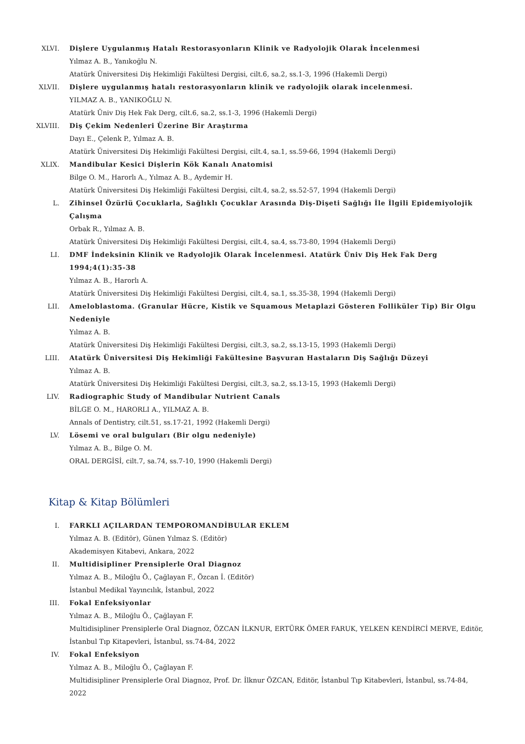XLVI. Dişlere Uygulanmış Hatalı Restorasyonların Klinik ve Radyolojik Olarak İncelenmesi
Yılmaz A. B., Yanıkoğlu N.
Atatürk Üniversitesi Diş Hekimliği Fakültesi Dergisi, cilt.6, sa.2, ss.1-3, 1996 (Hakemli Dergi)
XLVII. Dişlere uygulanmış hatalı restorasyonların klinik ve radyolojik olarak incelenmesi.
YILMAZ A. B., YANIKOĞLU N.
Atatürk Üniv Diş Hek Fak Derg, cilt.6, sa.2, ss.1-3, 1996 (Hakemli Dergi)
XLVIII. Diş Çekim Nedenleri Üzerine Bir Araştırma
Dayı E., Çelenk P., Yılmaz A. B.
Atatürk Üniversitesi Diş Hekimliği Fakültesi Dergisi, cilt.4, sa.1, ss.59-66, 1994 (Hakemli Dergi)
XLIX. Mandibular Kesici Dişlerin Kök Kanalı Anatomisi
Bilge O. M., Harorlı A., Yılmaz A. B., Aydemir H.
Atatürk Üniversitesi Diş Hekimliği Fakültesi Dergisi, cilt.4, sa.2, ss.52-57, 1994 (Hakemli Dergi)
L. Zihinsel Özürlü Çocuklarla, Sağlıklı Çocuklar Arasında Diş-Dişeti Sağlığı İle İlgili Epidemiyolojik Çalışma
Orbak R., Yılmaz A. B.
Atatürk Üniversitesi Diş Hekimliği Fakültesi Dergisi, cilt.4, sa.4, ss.73-80, 1994 (Hakemli Dergi)
LI. DMF İndeksinin Klinik ve Radyolojik Olarak İncelenmesi. Atatürk Üniv Diş Hek Fak Derg 1994;4(1):35-38
Yılmaz A. B., Harorlı A.
Atatürk Üniversitesi Diş Hekimliği Fakültesi Dergisi, cilt.4, sa.1, ss.35-38, 1994 (Hakemli Dergi)
LII. Ameloblastoma. (Granular Hücre, Kistik ve Squamous Metaplazi Gösteren Folliküler Tip) Bir Olgu Nedeniyle
Yılmaz A. B.
Atatürk Üniversitesi Diş Hekimliği Fakültesi Dergisi, cilt.3, sa.2, ss.13-15, 1993 (Hakemli Dergi)
LIII. Atatürk Üniversitesi Diş Hekimliği Fakültesine Başvuran Hastaların Diş Sağlığı Düzeyi
Yılmaz A. B.
Atatürk Üniversitesi Diş Hekimliği Fakültesi Dergisi, cilt.3, sa.2, ss.13-15, 1993 (Hakemli Dergi)
LIV. Radiographic Study of Mandibular Nutrient Canals
BİLGE O. M., HARORLI A., YILMAZ A. B.
Annals of Dentistry, cilt.51, ss.17-21, 1992 (Hakemli Dergi)
LV. Lösemi ve oral bulguları (Bir olgu nedeniyle)
Yılmaz A. B., Bilge O. M.
ORAL DERGİSİ, cilt.7, sa.74, ss.7-10, 1990 (Hakemli Dergi)
Kitap & Kitap Bölümleri
I. FARKLI AÇILARDAN TEMPOROMANDİBULAR EKLEM
Yılmaz A. B. (Editör), Günen Yılmaz S. (Editör)
Akademisyen Kitabevi, Ankara, 2022
II. Multidisipliner Prensiplerle Oral Diagnoz
Yılmaz A. B., Miloğlu Ö., Çağlayan F., Özcan İ. (Editör)
İstanbul Medikal Yayıncılık, İstanbul, 2022
III. Fokal Enfeksiyonlar
Yılmaz A. B., Miloğlu Ö., Çağlayan F.
Multidisipliner Prensiplerle Oral Diagnoz, ÖZCAN İLKNUR, ERTÜRK ÖMER FARUK, YELKEN KENDİRCİ MERVE, Editör, İstanbul Tıp Kitapevleri, İstanbul, ss.74-84, 2022
IV. Fokal Enfeksiyon
Yılmaz A. B., Miloğlu Ö., Çağlayan F.
Multidisipliner Prensiplerle Oral Diagnoz, Prof. Dr. İlknur ÖZCAN, Editör, İstanbul Tıp Kitabevleri, İstanbul, ss.74-84, 2022